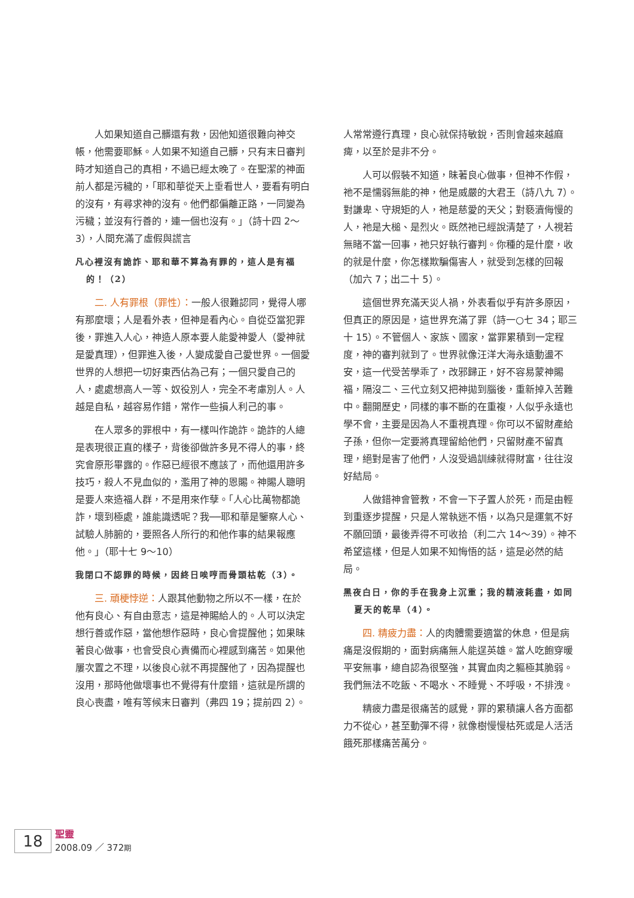人如果知道自己髒還有救，因他知道很難向神交帳，他需要耶穌。人如果不知道自己髒，只有末日審判時才知道自己的真相，不過已經太晚了。在聖潔的神面前人都是污穢的，「耶和華從天上垂看世人，要看有明白的沒有，有尋求神的沒有。他們都偏離正路，一同變為污穢；並沒有行善的，連一個也沒有。」（詩十四 2～3），人間充滿了虛假與謊言
凡心裡沒有詭詐、耶和華不算為有罪的，這人是有福的！（2）
二. 人有罪根（罪性）：一般人很難認同，覺得人哪有那麼壞；人是看外表，但神是看內心。自從亞當犯罪後，罪進入人心，神造人原本要人能愛神愛人（愛神就是愛真理），但罪進入後，人變成愛自己愛世界。一個愛世界的人想把一切好東西佔為己有；一個只愛自己的人，處處想高人一等、奴役別人，完全不考慮別人。人越是自私，越容易作錯，常作一些損人利己的事。
在人眾多的罪根中，有一樣叫作詭詐。詭詐的人總是表現很正直的樣子，背後卻做許多見不得人的事，終究會原形畢露的。作惡已經很不應該了，而他還用許多技巧，殺人不見血似的，濫用了神的恩賜。神賜人聰明是要人來造福人群，不是用來作孽。「人心比萬物都詭詐，壞到極處，誰能識透呢？我──耶和華是鑒察人心、試驗人肺腑的，要照各人所行的和他作事的結果報應他。」（耶十七 9～10）
我閉口不認罪的時候，因終日唉哼而骨頭枯乾（3）。
三. 頑梗悖逆：人跟其他動物之所以不一樣，在於他有良心、有自由意志，這是神賜給人的。人可以決定想行善或作惡，當他想作惡時，良心會提醒他；如果昧著良心做事，也會受良心責備而心裡感到痛苦。如果他屢次置之不理，以後良心就不再提醒他了，因為提醒也沒用，那時他做壞事也不覺得有什麼錯，這就是所謂的良心喪盡，唯有等候末日審判（弗四 19；提前四 2）。
人常常遵行真理，良心就保持敏銳，否則會越來越麻痺，以至於是非不分。
人可以假裝不知道，昧著良心做事，但神不作假，祂不是懦弱無能的神，他是威嚴的大君王（詩八九 7）。對謙卑、守規矩的人，祂是慈愛的天父；對褻瀆侮慢的人，祂是大槌、是烈火。既然祂已經說清楚了，人視若無睹不當一回事，祂只好執行審判。你種的是什麼，收的就是什麼，你怎樣欺騙傷害人，就受到怎樣的回報（加六 7；出二十 5）。
這個世界充滿天災人禍，外表看似乎有許多原因，但真正的原因是，這世界充滿了罪（詩一○七 34；耶三十 15）。不管個人、家族、國家，當罪累積到一定程度，神的審判就到了。世界就像汪洋大海永遠動盪不安，這一代受苦學乖了，改邪歸正，好不容易蒙神賜福，隔沒二、三代立刻又把神拋到腦後，重新掉入苦難中。翻開歷史，同樣的事不斷的在重複，人似乎永遠也學不會，主要是因為人不重視真理。你可以不留財產給子孫，但你一定要將真理留給他們，只留財產不留真理，絕對是害了他們，人沒受過訓練就得財富，往往沒好結局。
人做錯神會管教，不會一下子置人於死，而是由輕到重逐步提醒，只是人常執迷不悟，以為只是運氣不好不願回頭，最後弄得不可收拾（利二六 14～39）。神不希望這樣，但是人如果不知悔悟的話，這是必然的結局。
黑夜白日，你的手在我身上沉重；我的精液耗盡，如同夏天的乾旱（4）。
四. 精疲力盡：人的肉體需要適當的休息，但是病痛是沒假期的，面對病痛無人能逞英雄。當人吃飽穿暖平安無事，總自認為很堅強，其實血肉之軀極其脆弱。我們無法不吃飯、不喝水、不睡覺、不呼吸，不排洩。
精疲力盡是很痛苦的感覺，罪的累積讓人各方面都力不從心，甚至動彈不得，就像樹慢慢枯死或是人活活餓死那樣痛苦萬分。
18
聖靈
2008.09 ／ 372期